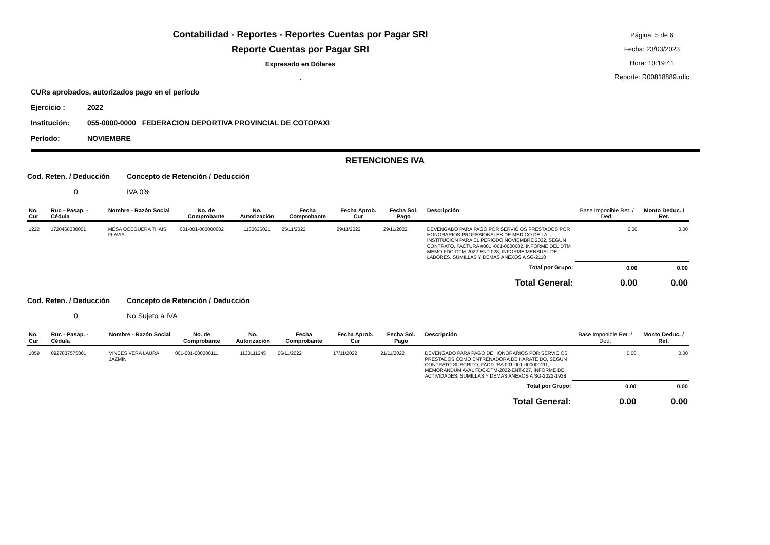Contabilidad - Reportes - Reportes Cuentas por Pagar SRI
Reporte Cuentas por Pagar SRI
Expresado en Dólares
.
Página: 5 de 6
Fecha: 23/03/2023
Hora: 10:19:41
Reporte: R00818889.rdlc
CURs aprobados, autorizados pago en el período
Ejercicio : 2022
Institución: 055-0000-0000 FEDERACION DEPORTIVA PROVINCIAL DE COTOPAXI
Período: NOVIEMBRE
RETENCIONES IVA
Cod. Reten. / Deducción Concepto de Retención / Deducción
0 IVA 0%
| No. Cur | Ruc - Pasap. - Cédula | Nombre - Razón Social | No. de Comprobante | No. Autorización | Fecha Comprobante | Fecha Aprob. Cur | Fecha Sol. Pago | Descripción | Base Imponible Ret. / Ded. | Monto Deduc. / Ret. |
| --- | --- | --- | --- | --- | --- | --- | --- | --- | --- | --- |
| 1222 | 1720468030001 | MESA OCEGUERA THAIS FLAVIA | 001-001-000000602 | 1130636021 | 25/11/2022 | 29/11/2022 | 29/11/2022 | DEVENGADO PARA PAGO POR SERVICIOS PRESTADOS POR HONORARIOS PROFESIONALES DE MEDICO DE LA INSTITUCION PARA EL PERIODO NOVIEMBRE 2022, SEGUN CONTRATO, FACTURA #001 -001-0000602, INFORME DEL DTM MEMO FDC-DTM-2022-ENT-028, INFORME MENSUAL DE LABORES, SUMILLAS Y DEMAS ANEXOS A SG-2110 | 0.00 | 0.00 |
| Total por Grupo: | | | | | | | | | 0.00 | 0.00 |
| Total General: | | | | | | | | | 0.00 | 0.00 |
Cod. Reten. / Deducción Concepto de Retención / Deducción
0 No Sujeto a IVA
| No. Cur | Ruc - Pasap. - Cédula | Nombre - Razón Social | No. de Comprobante | No. Autorización | Fecha Comprobante | Fecha Aprob. Cur | Fecha Sol. Pago | Descripción | Base Imponible Ret. / Ded. | Monto Deduc. / Ret. |
| --- | --- | --- | --- | --- | --- | --- | --- | --- | --- | --- |
| 1059 | 0927837575001 | VINCES VERA LAURA JAZMIN | 001-001-000000111 | 1130111245 | 06/11/2022 | 17/11/2022 | 21/11/2022 | DEVENGADO PARA PAGO DE HONORARIOS POR SERVICIOS PRESTADOS COMO ENTRENADORA DE KARATE DO, SEGUN CONTRATO SUSCRITO, FACTURA 001-001-000000111, MEMORANDUM AVAL FDC-DTM-2022-ENT-027, INFORME DE ACTIVIDADES, SUMILLAS Y DEMAS ANEXOS A SG-2022-1938 | 0.00 | 0.00 |
| Total por Grupo: | | | | | | | | | 0.00 | 0.00 |
| Total General: | | | | | | | | | 0.00 | 0.00 |